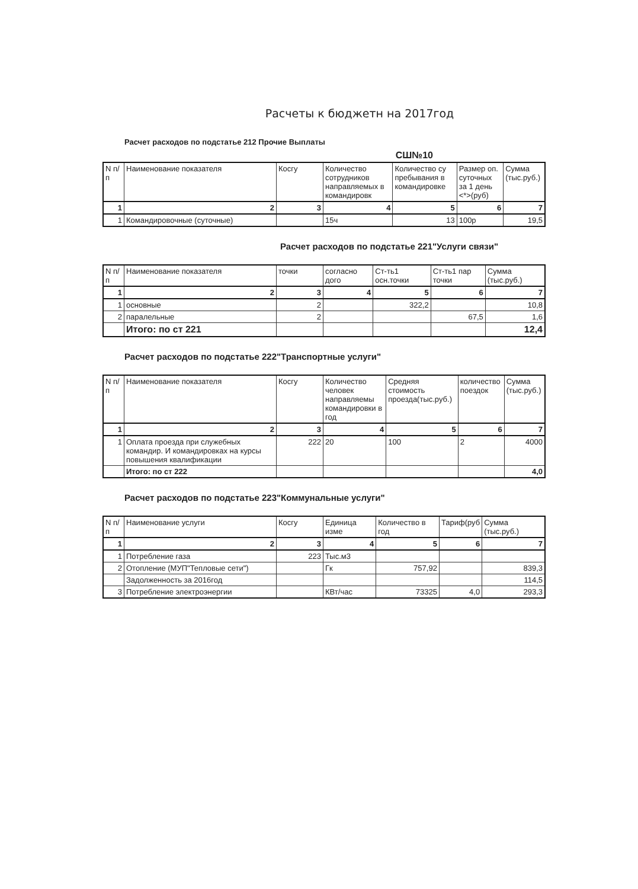Расчеты к бюджетн на 2017год
Расчет расходов по подстатье 212 Прочие Выплаты
СШ№10
| N п/п | Наименование показателя | Косгу | Количество сотрудников направляемых в командировк | Количество су пребывания в командировке | Размер оп. суточных за 1 день <*>(руб) | Сумма (тыс.руб.) |
| 1 | 2 | 3 | 4 | 5 | 6 | 7 |
| 1 | Командировочные (суточные) | | 15ч | 13 | 100р | 19,5 |
Расчет расходов по подстатье 221"Услуги связи"
| N п/п | Наименование показателя | точки | согласно дого | Ст-ть1 осн.точки | Ст-ть1 пар точки | Сумма (тыс.руб.) |
| 1 | 2 | 3 | 4 | 5 | 6 | 7 |
| 1 | основные | 2 | | 322,2 | | 10,8 |
| 2 | паралельные | 2 | | | 67,5 | 1,6 |
| | Итого: по ст 221 | | | | | 12,4 |
Расчет расходов по подстатье 222"Транспортные услуги"
| N п/п | Наименование показателя | Косгу | Количество человек направляемы командировки в год | Средняя стоимость проезда(тыс.руб.) | количество поездок | Сумма (тыс.руб.) |
| 1 | 2 | 3 | 4 | 5 | 6 | 7 |
| 1 | Оплата проезда при служебных командир. И командировках на курсы повышения квалификации | 222 | 20 | 100 | 2 | 4000 |
| | Итого: по ст 222 | | | | | 4,0 |
Расчет расходов по подстатье 223"Коммунальные услуги"
| N п/п | Наименование услуги | Косгу | Единица изме | Количество в год | Тариф(руб | Сумма (тыс.руб.) |
| 1 | 2 | 3 | 4 | 5 | 6 | 7 |
| 1 | Потребление газа | 223 | Тыс.м3 | | | |
| 2 | Отопление (МУП"Тепловые сети") | | Гк | 757,92 | | 839,3 |
| | Задолженность за 2016год | | | | | 114,5 |
| 3 | Потребление электроэнергии | | КВт/час | 73325 | 4,0 | 293,3 |